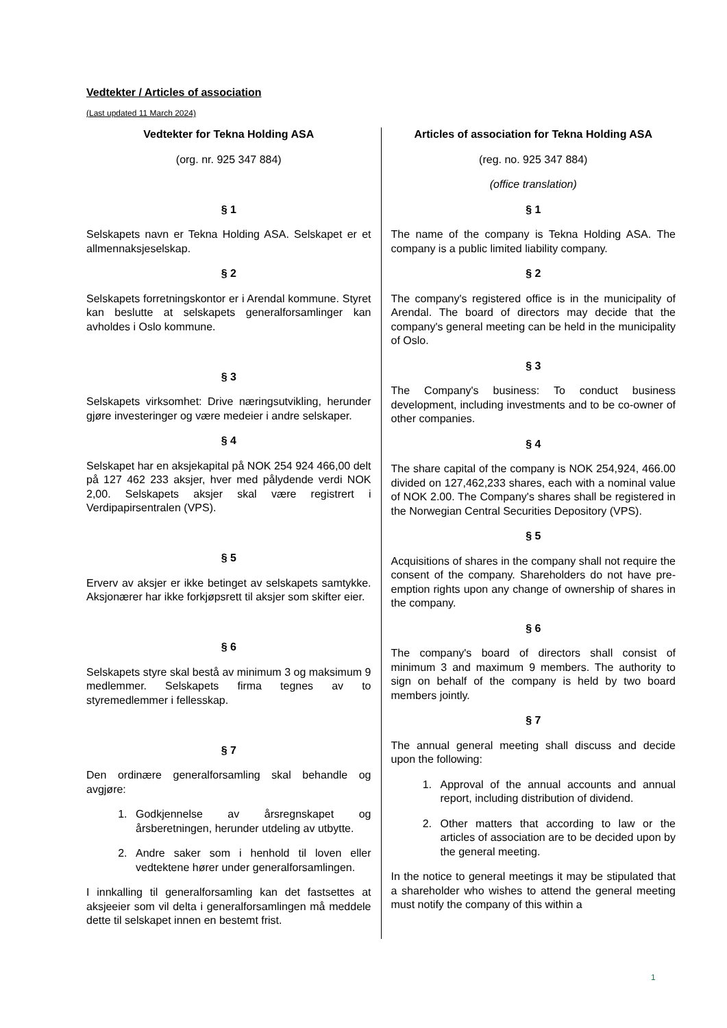Vedtekter / Articles of association
(Last updated 11 March 2024)
| Vedtekter for Tekna Holding ASA (org. nr. 925 347 884) § 1 Selskapets navn er Tekna Holding ASA. Selskapet er et allmennaksjeselskap. § 2 Selskapets forretningskontor er i Arendal kommune. Styret kan beslutte at selskapets generalforsamlinger kan avholdes i Oslo kommune. § 3 Selskapets virksomhet: Drive næringsutvikling, herunder gjøre investeringer og være medeier i andre selskaper. § 4 Selskapet har en aksjekapital på NOK 254 924 466,00 delt på 127 462 233 aksjer, hver med pålydende verdi NOK 2,00. Selskapets aksjer skal være registrert i Verdipapirsentralen (VPS). § 5 Erverv av aksjer er ikke betinget av selskapets samtykke. Aksjonærer har ikke forkjøpsrett til aksjer som skifter eier. § 6 Selskapets styre skal bestå av minimum 3 og maksimum 9 medlemmer. Selskapets firma tegnes av to styremedlemmer i fellesskap. § 7 Den ordinære generalforsamling skal behandle og avgjøre: 1. Godkjennelse av årsregnskapet og årsberetningen, herunder utdeling av utbytte. 2. Andre saker som i henhold til loven eller vedtektene hører under generalforsamlingen. I innkalling til generalforsamling kan det fastsettes at aksjeeier som vil delta i generalforsamlingen må meddele dette til selskapet innen en bestemt frist. | Articles of association for Tekna Holding ASA (reg. no. 925 347 884) (office translation) § 1 The name of the company is Tekna Holding ASA. The company is a public limited liability company. § 2 The company's registered office is in the municipality of Arendal. The board of directors may decide that the company's general meeting can be held in the municipality of Oslo. § 3 The Company's business: To conduct business development, including investments and to be co-owner of other companies. § 4 The share capital of the company is NOK 254,924, 466.00 divided on 127,462,233 shares, each with a nominal value of NOK 2.00. The Company's shares shall be registered in the Norwegian Central Securities Depository (VPS). § 5 Acquisitions of shares in the company shall not require the consent of the company. Shareholders do not have pre-emption rights upon any change of ownership of shares in the company. § 6 The company's board of directors shall consist of minimum 3 and maximum 9 members. The authority to sign on behalf of the company is held by two board members jointly. § 7 The annual general meeting shall discuss and decide upon the following: 1. Approval of the annual accounts and annual report, including distribution of dividend. 2. Other matters that according to law or the articles of association are to be decided upon by the general meeting. In the notice to general meetings it may be stipulated that a shareholder who wishes to attend the general meeting must notify the company of this within a |
1